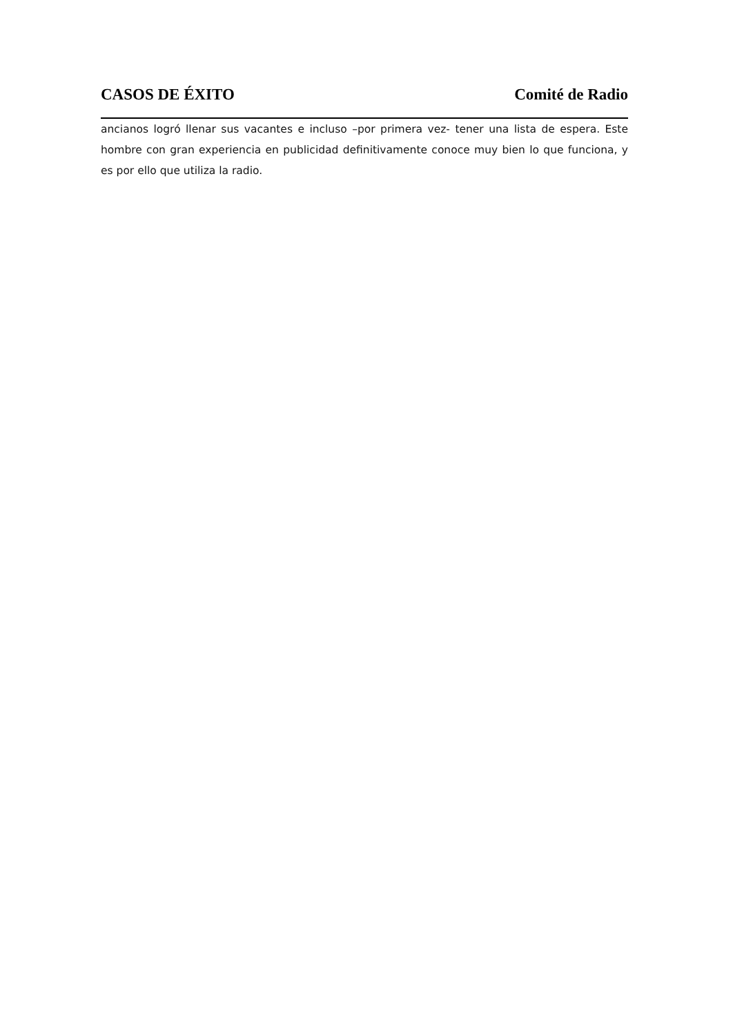CASOS DE ÉXITO Comité de Radio
ancianos logró llenar sus vacantes e incluso –por primera vez- tener una lista de espera. Este hombre con gran experiencia en publicidad definitivamente conoce muy bien lo que funciona, y es por ello que utiliza la radio.